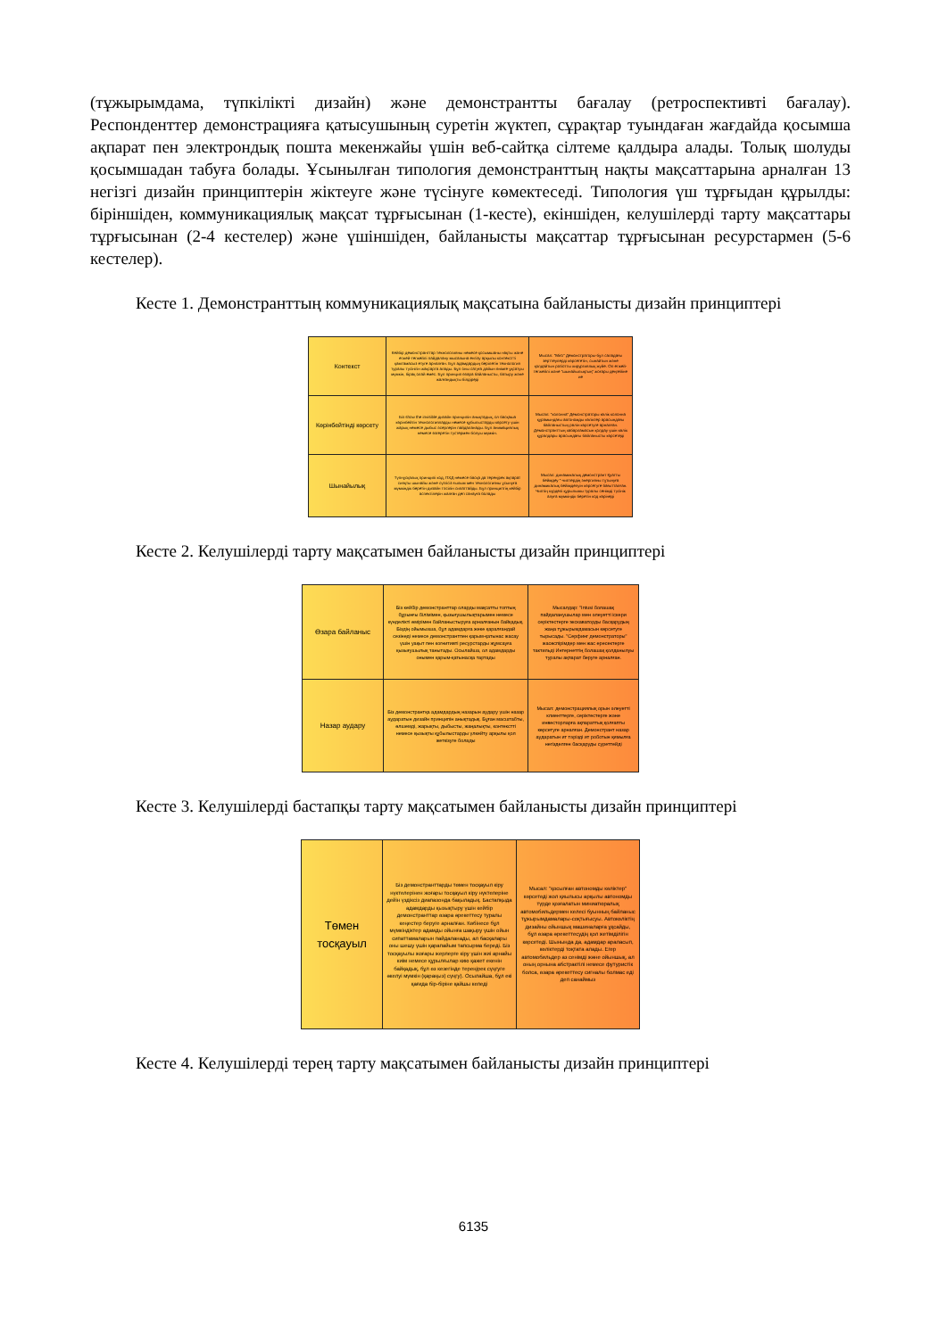(тұжырымдама, түпкілікті дизайн) және демонстрантты бағалау (ретроспективті бағалау). Респонденттер демонстрацияға қатысушының суретін жүктеп, сұрақтар туындаған жағдайда қосымша ақпарат пен электрондық пошта мекенжайы үшін веб-сайтқа сілтеме қалдыра алады. Толық шолуды қосымшадан табуға болады. Ұсынылған типология демонстранттың нақты мақсаттарына арналған 13 негізгі дизайн принциптерін жіктеуге және түсінуге көмектеседі. Типология үш тұрғыдан құрылды: біріншіден, коммуникациялық мақсат тұрғысынан (1-кесте), екіншіден, келушілерді тарту мақсаттары тұрғысынан (2-4 кестелер) және үшіншіден, байланысты мақсаттар тұрғысынан ресурстармен (5-6 кестелер).
Кесте 1. Демонстранттың коммуникациялық мақсатына байланысты дизайн принциптері
| Контекст | Кейбір демонстранттар технологияны немесе қосымшаны нақты және егжей-тегжейлі пайдалану мысалына енгізу арқылы контекстті қамтамасыз етуге арналған. Бұл адамдардың берілетін технология туралы түсінігін жақсарта алады. Бұл оны сатуға дайын өнімге ұқсатуы мүмкін, бірақ олай емес. Бұл принцип өзара байланысты, батыру және жалғандықты білдіреді | Мысал: "Miro" Демонстраторы-бұл саладағы зерттеулерді көрсететін, сынайтын және қолдайтын роботты хирургиялық жүйе. Ол егжей-тегжейлі және "шынайылықтың" жоғары деңгейіне ие |
| Көрінбейтінді көрсету | Біз show the invisible дизайн принципін анықтадық, ол басқаша көрінбейтін технологияларды немесе құбылыстарды көрсету үшін жарық немесе дыбыс әсерлерін пайдаланады. Бұл анимациялық немесе өзгеретін түстермен болуы мүмкін. | Мысал: "колонна" Демонстраторы көлік колонна құрамындағы автономды көліктер арасындағы байланыстың рөлін көрсетуге арналған. Демонстранттың хабарламасын қолдау үшін көлік құралдары арасындағы байланысты көрсетеді |
| Шынайылық | Түпнұсқалық принципі код, ПХД немесе басқа да тереңірек ақпарат сияқты шынайы және сүзгісіз ғылым мен технологияны ұсынуға мүмкіндік беретін дизайн тәсілін сипаттайды. Бұл принциптің кейбір аспектілерін жалған деп санауға болады | Мысал: динамикалық демонстрант Қуатты беймдеу "-чиптердің энергияны тұтынуға динамикалық бейімделуін көрсетуге бағытталған. Чиптің күрделі құрылымы туралы сенімді түсінік алуға мүмкіндік беретін код көрінеді |
Кесте 2. Келушілерді тарту мақсатымен байланысты дизайн принциптері
| Өзара байланыс | Біз кейбір демонстранттар оларды мақсатты топтың бұрынғы білімімен, қызығушылықтарымен немесе күнделікті өмірімен байланыстыруға арналғанын байқадық. Біздің ойымызша, бұл адамдарға жеке қаралғандай сезінеді немесе демонстрантпен қарым-қатынас жасау үшін уақыт пен когнитивті ресурстарды жұмсауға қызығушылық танытады. Осылайша, ол адамдарды онымен қарым-қатынасқа тартады | Мысалдар: "Intusi болашақ пайдаланушылар мен әлеуетті іскери серіктестерге экскаваторды басқарудың жаңа тұжырымдамасын көрсетуге тырысады. "Серфинг демонстраторы" жасөспірімдер мен жас ересектерге тактильді Интернеттің болашақ қолданылуы туралы ақпарат беруге арналған. |
| Назар аудару | Біз демонстрантқа адамдардың назарын аудару үшін назар аударатын дизайн принципін анықтадық. Бұған масштабты, өлшемді, жарықты, дыбысты, жаңалықты, контекстті немесе қызықты құбылыстарды үлкейту арқылы қол жеткізуге болады | Мысал: демонстрациялық орын әлеуетті клиенттерге, серіктестерге және инвесторларға ақпараттық қолғапты көрсетуге арналған. Демонстрант назар аударатын ит тәрізді ит роботын қимылға негізделген басқаруды суреттейді |
Кесте 3. Келушілерді бастапқы тарту мақсатымен байланысты дизайн принциптері
| Төмен тосқауыл | Біз демонстранттарды төмен тосқауыл кіру нүктелерінен жоғары тосқауыл кіру нүктелеріне дейін үздіксіз диапазонда бақыладық. Бастапқыда адамдарды қызықтыру үшін кейбір демонстранттар өзара әрекеттесу туралы кеңестер беруге арналған. Көбінесе бұл мүмкіндіктер адамды ойынға шақыру үшін ойын сипаттамаларын пайдаланады, ал басқалары оны шешу үшін қарапайым тапсырма береді. Біз тосқауылы жоғары жерлерге кіру үшін жиі арнайы киім немесе құрылғылар кию қажет екенін байқадық, бұл өз кезегінде тереңірек сүңгуге әкелуі мүмкін (қараңыз) сүңгу). Осылайша, бұл екі қағида бір-біріне қайшы келеді | Мысал: "қосылған автономды көліктер" көрсетеді жол қиылысы арқылы автономды түрде қозғалатын миниатюралық автомобильдермен келесі буынның байланыс тұжырымдамалары-соқтығысуы. Автокөліктің дизайны ойыншық машиналарға ұқсайды, бұл өзара әрекеттесудің қол жетімділігін көрсетеді. Шынында да, адамдар араласып, көліктерді тоқтата алады. Егер автомобильдер аз сенімді және ойыншық, ал оның орнына абстрактілі немесе футуристік болса, өзара әрекеттесу сигналы болмас еді деп санаймыз |
Кесте 4. Келушілерді терең тарту мақсатымен байланысты дизайн принциптері
6135